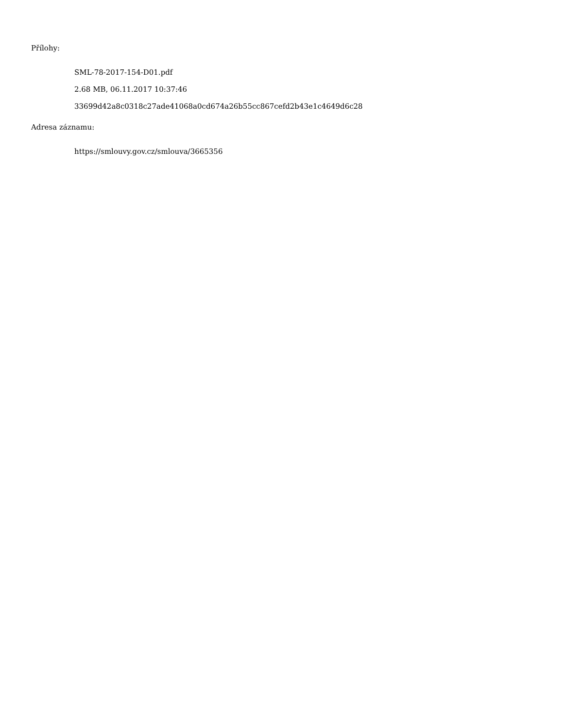Přílohy:
SML-78-2017-154-D01.pdf
2.68 MB, 06.11.2017 10:37:46
33699d42a8c0318c27ade41068a0cd674a26b55cc867cefd2b43e1c4649d6c28
Adresa záznamu:
https://smlouvy.gov.cz/smlouva/3665356